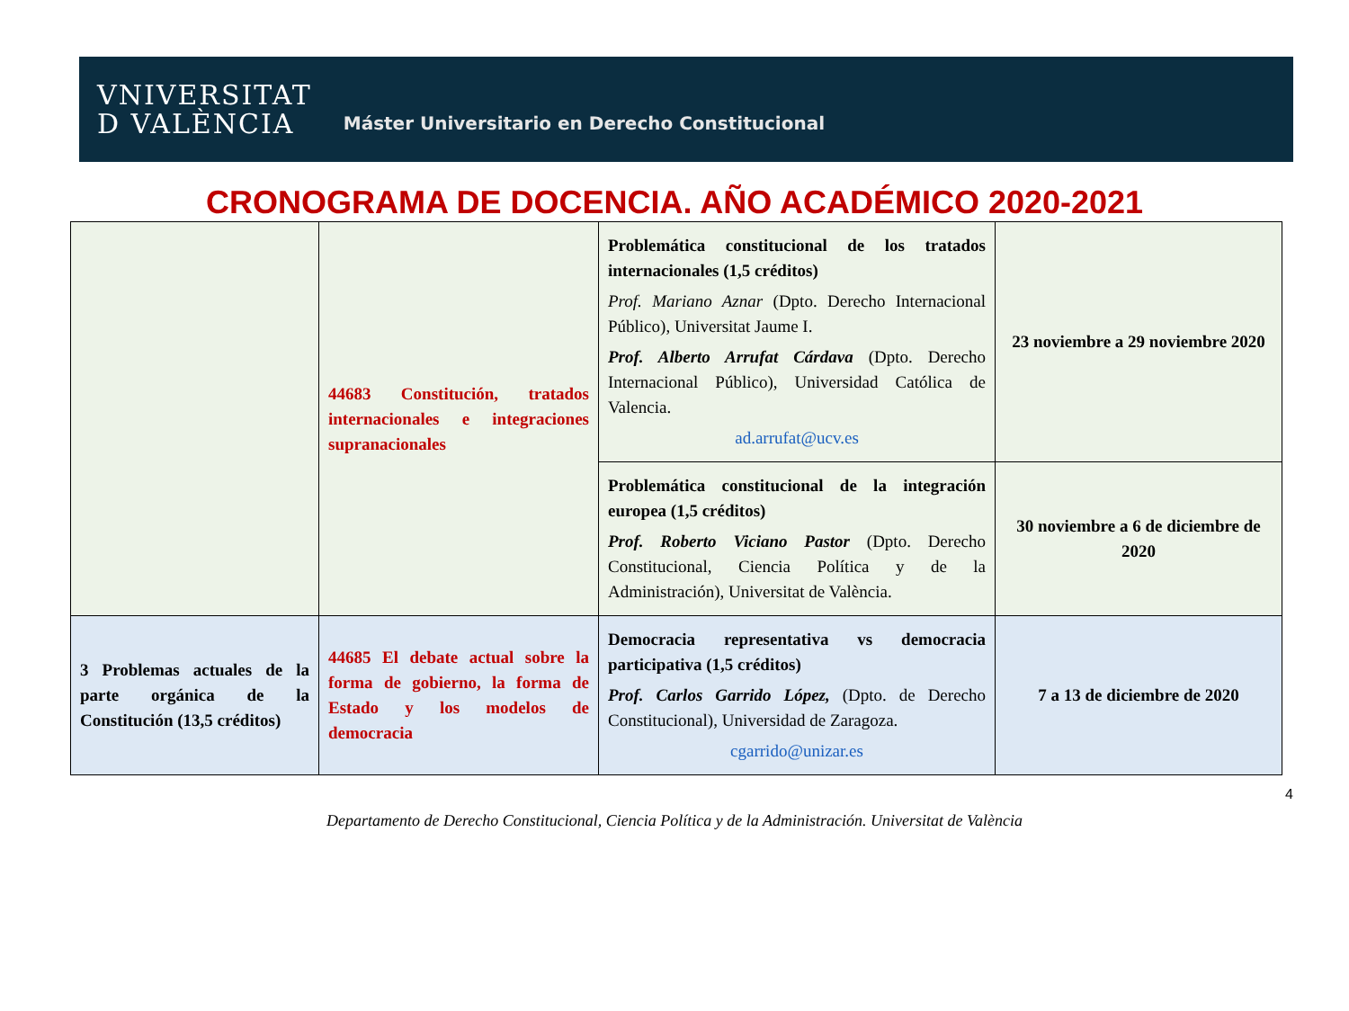VNIVERSITAT
D VALÈNCIA
Máster Universitario en Derecho Constitucional
CRONOGRAMA DE DOCENCIA. AÑO ACADÉMICO 2020-2021
| | 44683 Constitución, tratados internacionales e integraciones supranacionales | Problemática constitucional de los tratados internacionales (1,5 créditos) Prof. Mariano Aznar (Dpto. Derecho Internacional Público), Universitat Jaume I. Prof. Alberto Arrufat Cárdava (Dpto. Derecho Internacional Público), Universidad Católica de Valencia. ad.arrufat@ucv.es | 23 noviembre a 29 noviembre 2020 |
| | | Problemática constitucional de la integración europea (1,5 créditos) Prof. Roberto Viciano Pastor (Dpto. Derecho Constitucional, Ciencia Política y de la Administración), Universitat de València. | 30 noviembre a 6 de diciembre de 2020 |
| 3 Problemas actuales de la parte orgánica de la Constitución (13,5 créditos) | 44685 El debate actual sobre la forma de gobierno, la forma de Estado y los modelos de democracia | Democracia representativa vs democracia participativa (1,5 créditos) Prof. Carlos Garrido López, (Dpto. de Derecho Constitucional), Universidad de Zaragoza. cgarrido@unizar.es | 7 a 13 de diciembre de 2020 |
4
Departamento de Derecho Constitucional, Ciencia Política y de la Administración. Universitat de València